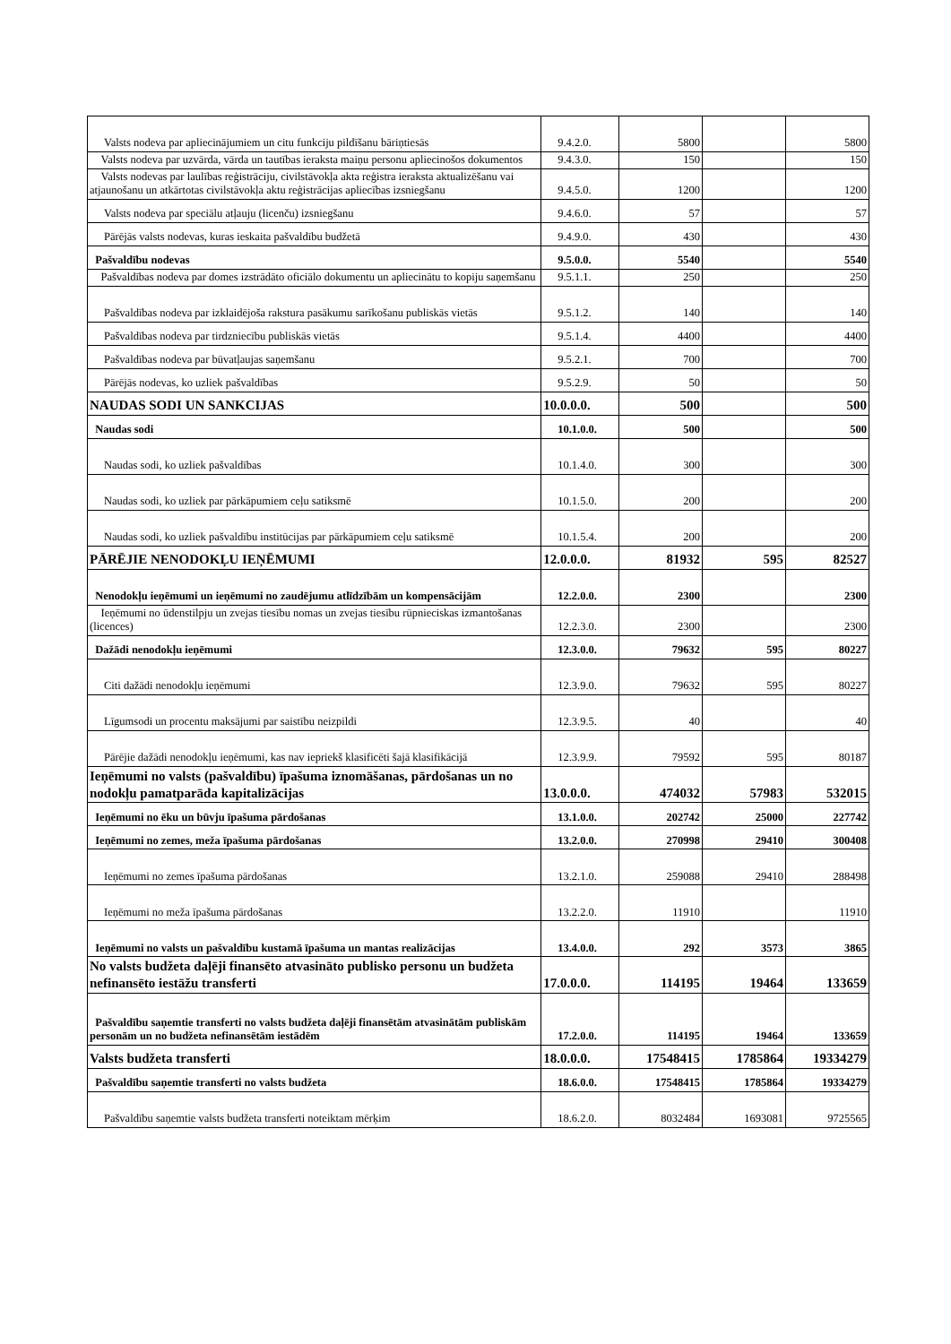| Valsts nodeva par apliecinājumiem un citu funkciju pildīšanu bāriņtiesās | 9.4.2.0. | 5800 | | 5800 |
| Valsts nodeva par uzvārda, vārda un tautības ieraksta maiņu personu apliecinošos dokumentos | 9.4.3.0. | 150 | | 150 |
| Valsts nodevas par laulības reģistrāciju, civilstāvokļa akta reģistra ieraksta aktualizēšanu vai atjaunošanu un atkārtotas civilstāvokļa aktu reģistrācijas apliecības izsniegšanu | 9.4.5.0. | 1200 | | 1200 |
| Valsts nodeva par speciālu atļauju (licenču) izsniegšanu | 9.4.6.0. | 57 | | 57 |
| Pārējās valsts nodevas, kuras ieskaita pašvaldību budžetā | 9.4.9.0. | 430 | | 430 |
| Pašvaldību nodevas | 9.5.0.0. | 5540 | | 5540 |
| Pašvaldības nodeva par domes izstrādāto oficiālo dokumentu un apliecinātu to kopiju saņemšanu | 9.5.1.1. | 250 | | 250 |
| Pašvaldības nodeva par izklaidējoša rakstura pasākumu sarīkošanu publiskās vietās | 9.5.1.2. | 140 | | 140 |
| Pašvaldības nodeva par tirdzniecību publiskās vietās | 9.5.1.4. | 4400 | | 4400 |
| Pašvaldības nodeva par būvatļaujas saņemšanu | 9.5.2.1. | 700 | | 700 |
| Pārējās nodevas, ko uzliek pašvaldības | 9.5.2.9. | 50 | | 50 |
| NAUDAS SODI UN SANKCIJAS | 10.0.0.0. | 500 | | 500 |
| Naudas sodi | 10.1.0.0. | 500 | | 500 |
| Naudas sodi, ko uzliek pašvaldības | 10.1.4.0. | 300 | | 300 |
| Naudas sodi, ko uzliek par pārkāpumiem ceļu satiksmē | 10.1.5.0. | 200 | | 200 |
| Naudas sodi, ko uzliek pašvaldību institūcijas par pārkāpumiem ceļu satiksmē | 10.1.5.4. | 200 | | 200 |
| PĀRĒJIE NENODOKĻU IEŅĒMUMI | 12.0.0.0. | 81932 | 595 | 82527 |
| Nenodokļu ieņēmumi un ieņēmumi no zaudējumu atlīdzībām un kompensācijām | 12.2.0.0. | 2300 | | 2300 |
| Ieņēmumi no ūdenstilpju un zvejas tiesību nomas un zvejas tiesību rūpnieciskas izmantošanas (licences) | 12.2.3.0. | 2300 | | 2300 |
| Dažādi nenodokļu ieņēmumi | 12.3.0.0. | 79632 | 595 | 80227 |
| Citi dažādi nenodokļu ieņēmumi | 12.3.9.0. | 79632 | 595 | 80227 |
| Līgumsodi un procentu maksājumi par saistību neizpildi | 12.3.9.5. | 40 | | 40 |
| Pārējie dažādi nenodokļu ieņēmumi, kas nav iepriekš klasificēti šajā klasifikācijā | 12.3.9.9. | 79592 | 595 | 80187 |
| Ieņēmumi no valsts (pašvaldību) īpašuma iznomāšanas, pārdošanas un no nodokļu pamatparāda kapitalizācijas | 13.0.0.0. | 474032 | 57983 | 532015 |
| Ieņēmumi no ēku un būvju īpašuma pārdošanas | 13.1.0.0. | 202742 | 25000 | 227742 |
| Ieņēmumi no zemes, meža īpašuma pārdošanas | 13.2.0.0. | 270998 | 29410 | 300408 |
| Ieņēmumi no zemes īpašuma pārdošanas | 13.2.1.0. | 259088 | 29410 | 288498 |
| Ieņēmumi no meža īpašuma pārdošanas | 13.2.2.0. | 11910 | | 11910 |
| Ieņēmumi no valsts un pašvaldību kustamā īpašuma un mantas realizācijas | 13.4.0.0. | 292 | 3573 | 3865 |
| No valsts budžeta daļēji finansēto atvasināto publisko personu un budžeta nefinansēto iestāžu transferti | 17.0.0.0. | 114195 | 19464 | 133659 |
| Pašvaldību saņemtie transferti no valsts budžeta daļēji finansētām atvasinātām publiskām personām un no budžeta nefinansētām iestādēm | 17.2.0.0. | 114195 | 19464 | 133659 |
| Valsts budžeta transferti | 18.0.0.0. | 17548415 | 1785864 | 19334279 |
| Pašvaldību saņemtie transferti no valsts budžeta | 18.6.0.0. | 17548415 | 1785864 | 19334279 |
| Pašvaldību saņemtie valsts budžeta transferti noteiktam mērķim | 18.6.2.0. | 8032484 | 1693081 | 9725565 |